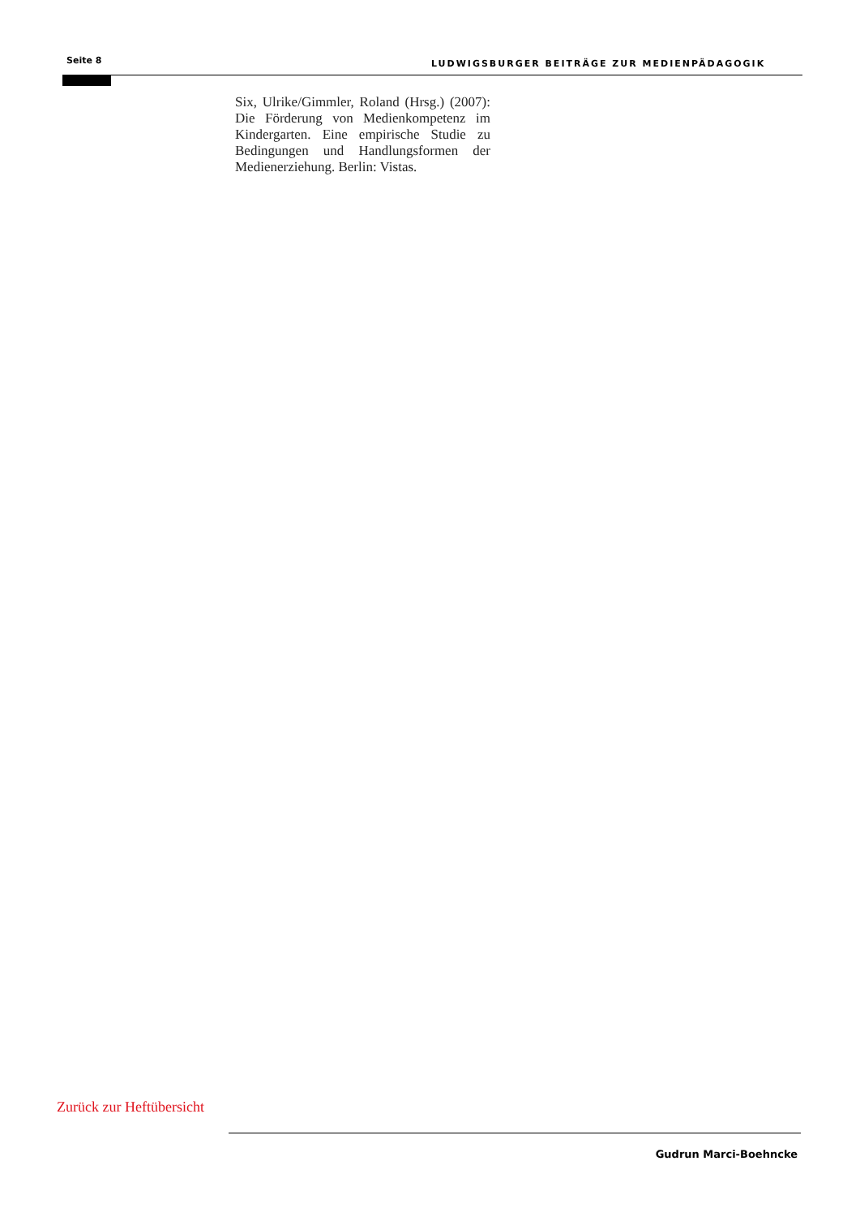Seite 8 LUDWIGSBURGER BEITRÄGE ZUR MEDIENPÄDAGOGIK
Six, Ulrike/Gimmler, Roland (Hrsg.) (2007): Die Förderung von Medienkompetenz im Kindergarten. Eine empirische Studie zu Bedingungen und Handlungsformen der Medienerziehung. Berlin: Vistas.
Zurück zur Heftübersicht
Gudrun Marci-Boehncke